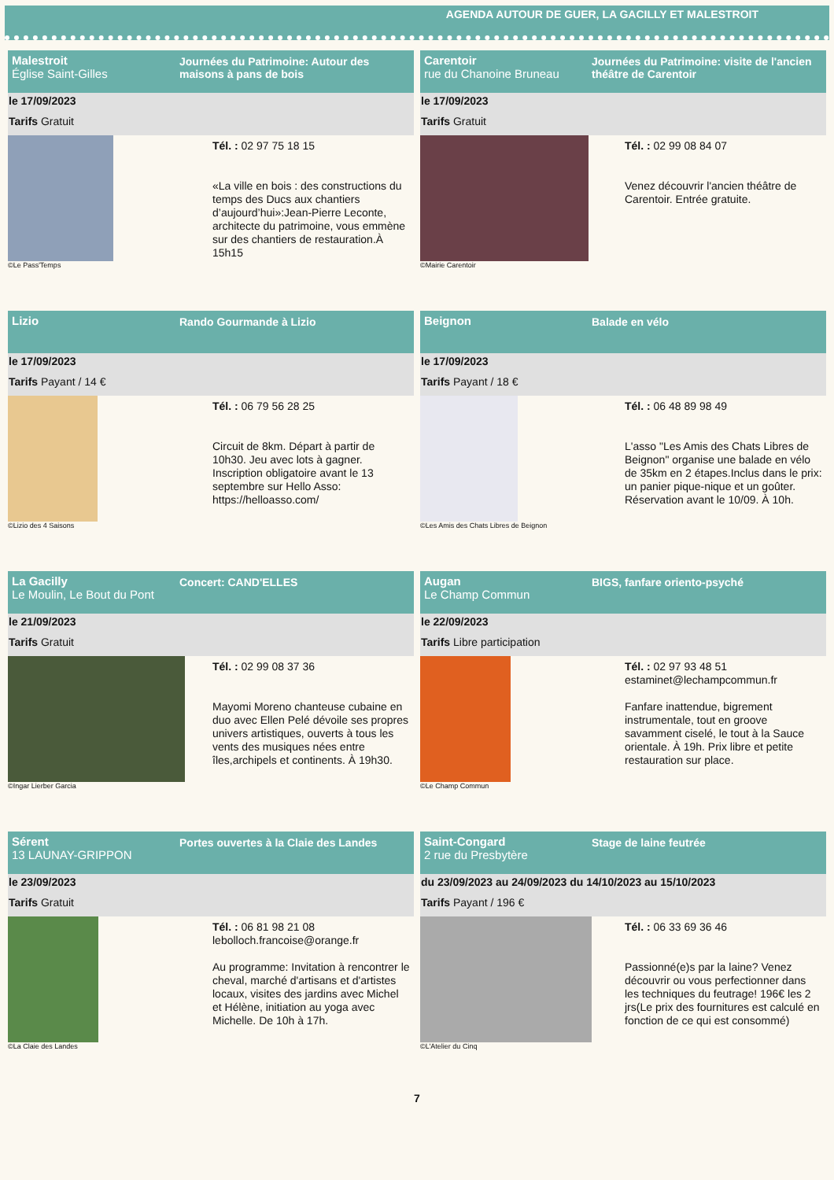AGENDA AUTOUR DE GUER, LA GACILLY ET MALESTROIT
Malestroit
Église Saint-Gilles
Journées du Patrimoine: Autour des maisons à pans de bois
le 17/09/2023
Tarifs Gratuit
©Le Pass'Temps
Tél. : 02 97 75 18 15
«La ville en bois : des constructions du temps des Ducs aux chantiers d’aujourd’hui»:Jean-Pierre Leconte, architecte du patrimoine, vous emmène sur des chantiers de restauration.À 15h15
Carentoir
rue du Chanoine Bruneau
Journées du Patrimoine: visite de l'ancien théâtre de Carentoir
le 17/09/2023
Tarifs Gratuit
©Mairie Carentoir
Tél. : 02 99 08 84 07
Venez découvrir l'ancien théâtre de Carentoir. Entrée gratuite.
Lizio Rando Gourmande à Lizio
le 17/09/2023
Tarifs Payant / 14 €
©Lizio des 4 Saisons
Tél. : 06 79 56 28 25
Circuit de 8km. Départ à partir de 10h30. Jeu avec lots à gagner. Inscription obligatoire avant le 13 septembre sur Hello Asso: https://helloasso.com/
Beignon Balade en vélo
le 17/09/2023
Tarifs Payant / 18 €
©Les Amis des Chats Libres de Beignon
Tél. : 06 48 89 98 49
L'asso "Les Amis des Chats Libres de Beignon" organise une balade en vélo de 35km en 2 étapes.Inclus dans le prix: un panier pique-nique et un goûter. Réservation avant le 10/09. À 10h.
La Gacilly
Le Moulin, Le Bout du Pont
Concert: CAND'ELLES
le 21/09/2023
Tarifs Gratuit
©Ingar Lierber Garcia
Tél. : 02 99 08 37 36
Mayomi Moreno chanteuse cubaine en duo avec Ellen Pelé dévoile ses propres univers artistiques, ouverts à tous les vents des musiques nées entre îles,archipels et continents. À 19h30.
Augan
Le Champ Commun
BIGS, fanfare oriento-psyché
le 22/09/2023
Tarifs Libre participation
©Le Champ Commun
Tél. : 02 97 93 48 51
estaminet@lechampcommun.fr
Fanfare inattendue, bigrement instrumentale, tout en groove savamment ciselé, le tout à la Sauce orientale. À 19h. Prix libre et petite restauration sur place.
Sérent
13 LAUNAY-GRIPPON
Portes ouvertes à la Claie des Landes
le 23/09/2023
Tarifs Gratuit
©La Claie des Landes
Tél. : 06 81 98 21 08
lebolloch.francoise@orange.fr
Au programme: Invitation à rencontrer le cheval, marché d'artisans et d'artistes locaux, visites des jardins avec Michel et Hélène, initiation au yoga avec Michelle. De 10h à 17h.
Saint-Congard
2 rue du Presbytère
Stage de laine feutrée
du 23/09/2023 au 24/09/2023 du 14/10/2023 au 15/10/2023
Tarifs Payant / 196 €
©L'Atelier du Cinq
Tél. : 06 33 69 36 46
Passionné(e)s par la laine? Venez découvrir ou vous perfectionner dans les techniques du feutrage! 196€ les 2 jrs(Le prix des fournitures est calculé en fonction de ce qui est consommé)
7